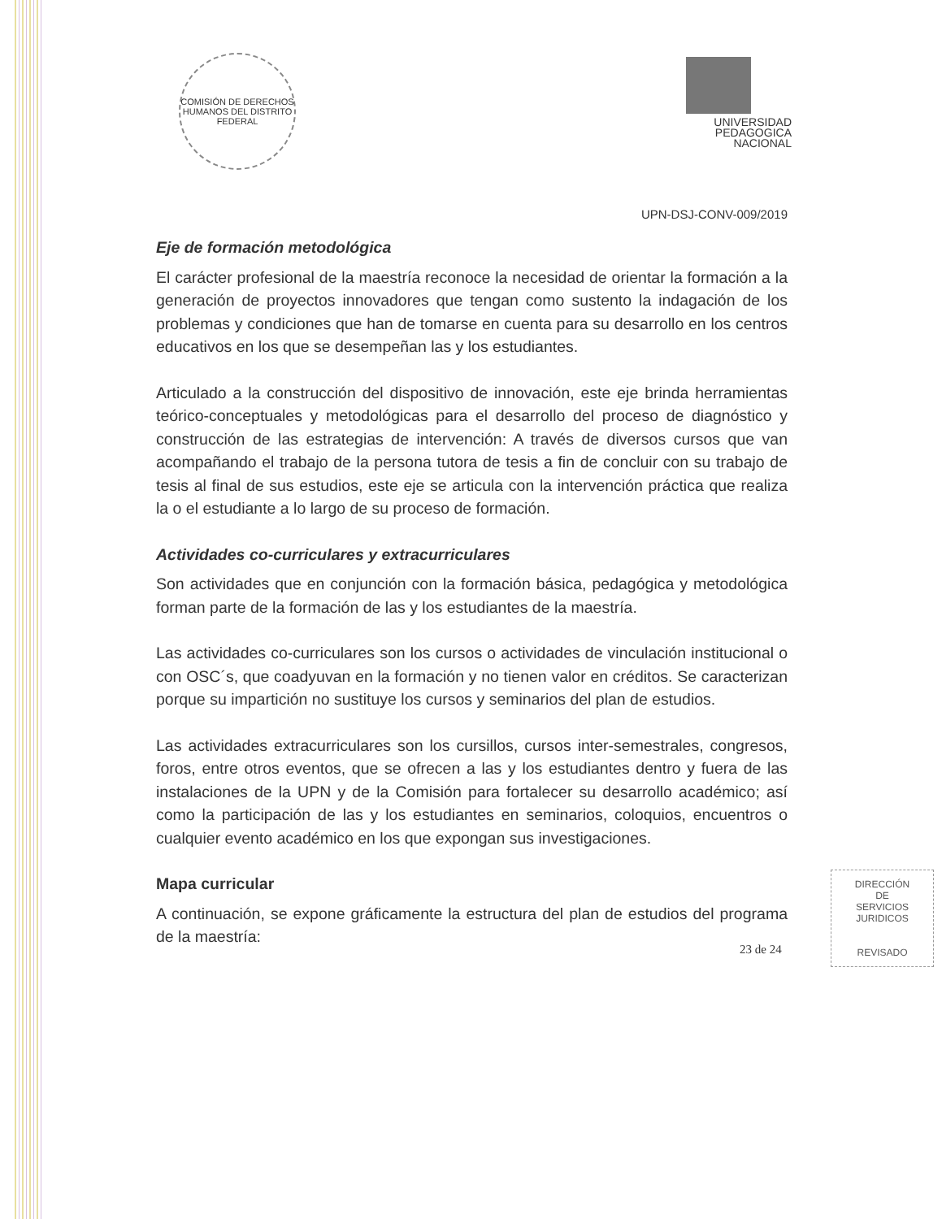COMISIÓN DE DERECHOS HUMANOS DEL DISTRITO FEDERAL
UNIVERSIDAD
PEDAGOGICA
NACIONAL
UPN-DSJ-CONV-009/2019
Eje de formación metodológica
El carácter profesional de la maestría reconoce la necesidad de orientar la formación a la generación de proyectos innovadores que tengan como sustento la indagación de los problemas y condiciones que han de tomarse en cuenta para su desarrollo en los centros educativos en los que se desempeñan las y los estudiantes.
Articulado a la construcción del dispositivo de innovación, este eje brinda herramientas teórico-conceptuales y metodológicas para el desarrollo del proceso de diagnóstico y construcción de las estrategias de intervención: A través de diversos cursos que van acompañando el trabajo de la persona tutora de tesis a fin de concluir con su trabajo de tesis al final de sus estudios, este eje se articula con la intervención práctica que realiza la o el estudiante a lo largo de su proceso de formación.
Actividades co-curriculares y extracurriculares
Son actividades que en conjunción con la formación básica, pedagógica y metodológica forman parte de la formación de las y los estudiantes de la maestría.
Las actividades co-curriculares son los cursos o actividades de vinculación institucional o con OSC´s, que coadyuvan en la formación y no tienen valor en créditos. Se caracterizan porque su impartición no sustituye los cursos y seminarios del plan de estudios.
Las actividades extracurriculares son los cursillos, cursos inter-semestrales, congresos, foros, entre otros eventos, que se ofrecen a las y los estudiantes dentro y fuera de las instalaciones de la UPN y de la Comisión para fortalecer su desarrollo académico; así como la participación de las y los estudiantes en seminarios, coloquios, encuentros o cualquier evento académico en los que expongan sus investigaciones.
Mapa curricular
A continuación, se expone gráficamente la estructura del plan de estudios del programa de la maestría:
DIRECCIÓN
DE
SERVICIOS
JURIDICOS
REVISADO
23 de 24